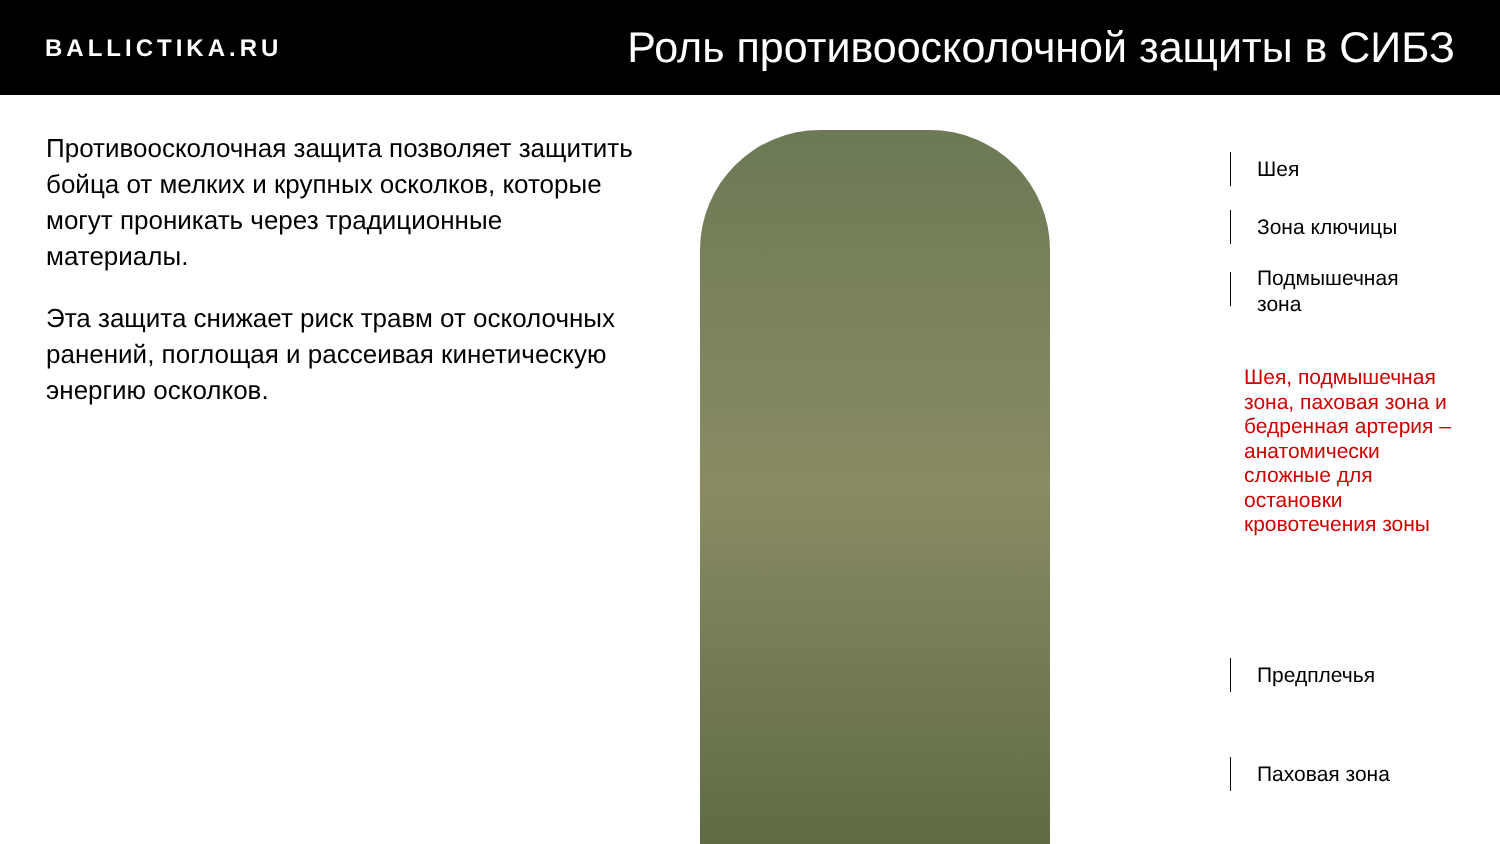BALLICTIKA.RU
Роль противоосколочной защиты в СИБЗ
Противоосколочная защита позволяет защитить бойца от мелких и крупных осколков, которые могут проникать через традиционные материалы.
Эта защита снижает риск травм от осколочных ранений, поглощая и рассеивая кинетическую энергию осколков.
Шея
Зона ключицы
Подмышечная
зона
Шея, подмышечная зона, паховая зона и бедренная артерия – анатомически сложные для остановки кровотечения зоны
Предплечья
Паховая зона